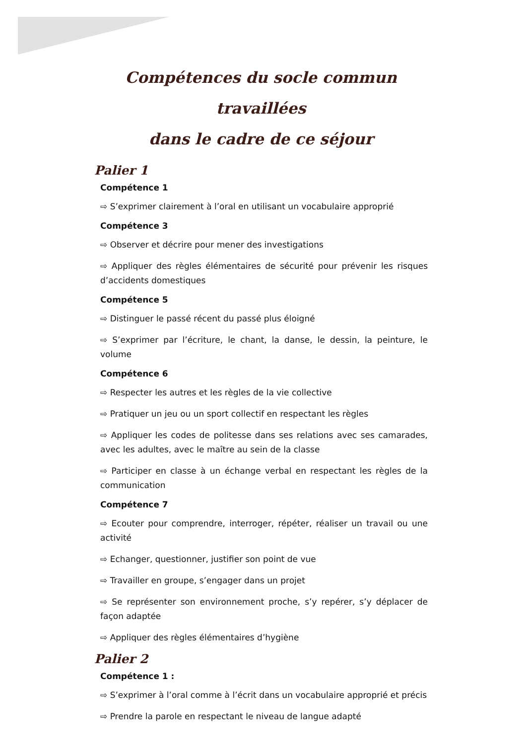Compétences du socle commun travaillées
dans le cadre de ce séjour
Palier 1
Compétence 1
⇨ S’exprimer clairement à l’oral en utilisant un vocabulaire approprié
Compétence 3
⇨ Observer et décrire pour mener des investigations
⇨ Appliquer des règles élémentaires de sécurité pour prévenir les risques d’accidents domestiques
Compétence 5
⇨ Distinguer le passé récent du passé plus éloigné
⇨ S’exprimer par l’écriture, le chant, la danse, le dessin, la peinture, le volume
Compétence 6
⇨ Respecter les autres et les règles de la vie collective
⇨ Pratiquer un jeu ou un sport collectif en respectant les règles
⇨ Appliquer les codes de politesse dans ses relations avec ses camarades, avec les adultes, avec le maître au sein de la classe
⇨ Participer en classe à un échange verbal en respectant les règles de la communication
Compétence 7
⇨ Ecouter pour comprendre, interroger, répéter, réaliser un travail ou une activité
⇨ Echanger, questionner, justifier son point de vue
⇨ Travailler en groupe, s’engager dans un projet
⇨ Se représenter son environnement proche, s’y repérer, s’y déplacer de façon adaptée
⇨ Appliquer des règles élémentaires d’hygiène
Palier 2
Compétence 1 :
⇨ S’exprimer à l’oral comme à l’écrit dans un vocabulaire approprié et précis
⇨ Prendre la parole en respectant le niveau de langue adapté